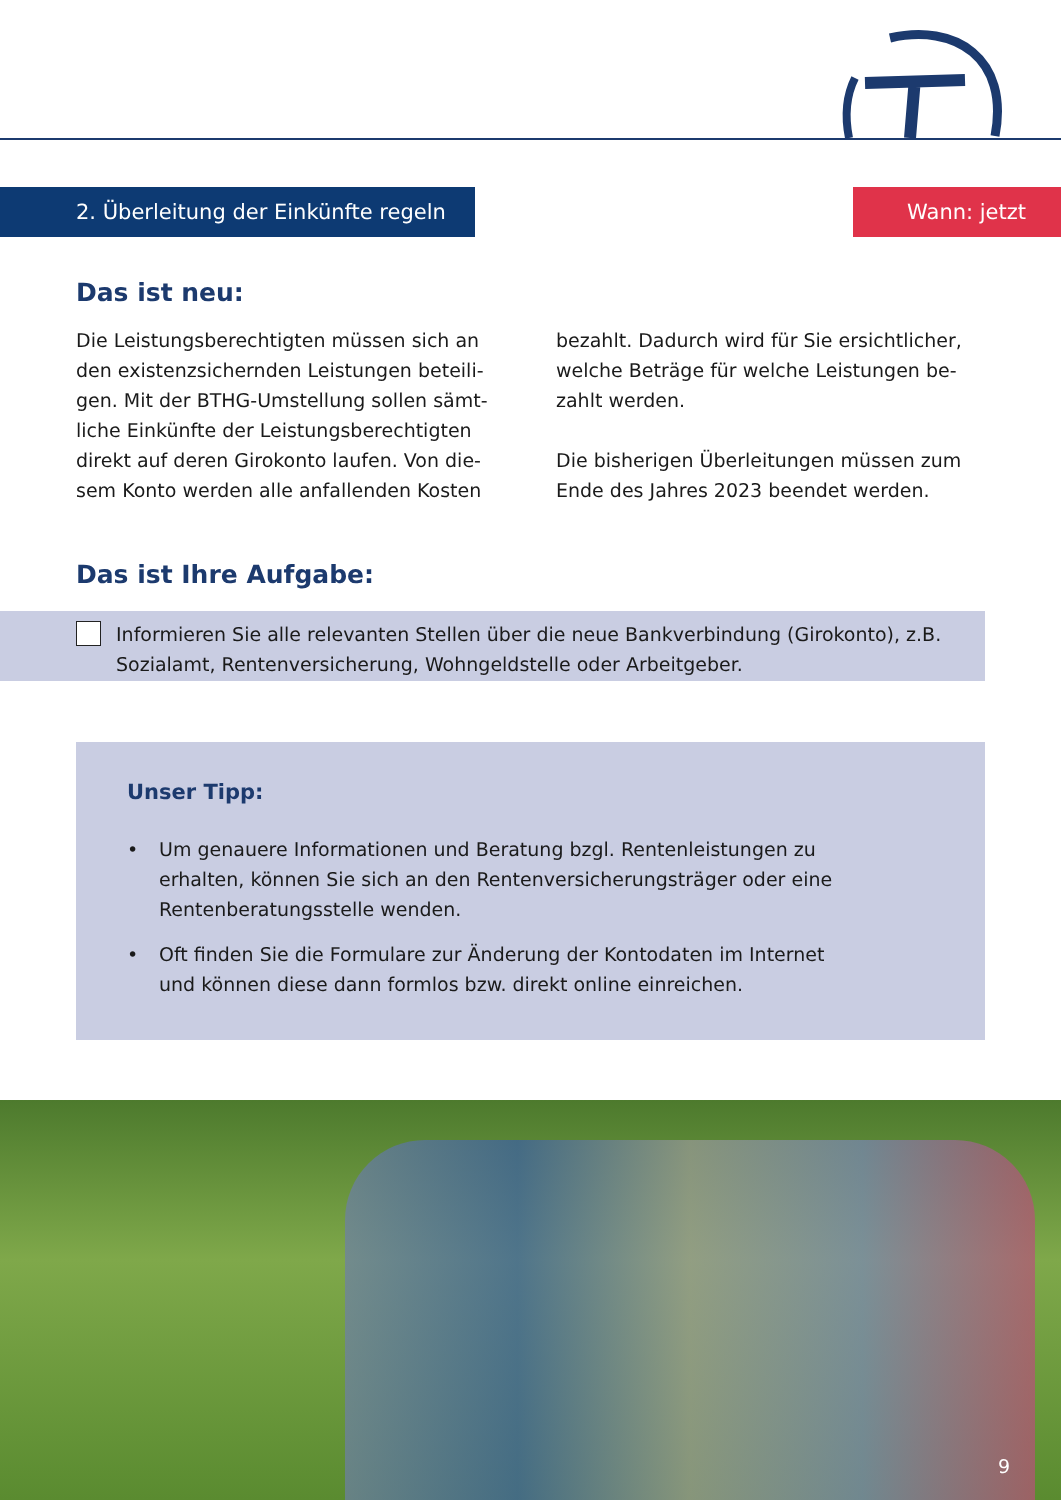2. Überleitung der Einkünfte regeln Wann: jetzt
Das ist neu:
Die Leistungsberechtigten müssen sich an den existenzsichernden Leistungen beteili­gen. Mit der BTHG-Umstellung sollen sämt­liche Einkünfte der Leistungsberechtigten direkt auf deren Girokonto laufen. Von die­sem Konto werden alle anfallenden Kosten
bezahlt. Dadurch wird für Sie ersichtlicher, welche Beträge für welche Leistungen be­zahlt werden.
Die bisherigen Überleitungen müssen zum Ende des Jahres 2023 beendet werden.
Das ist Ihre Aufgabe:
Informieren Sie alle relevanten Stellen über die neue Bankverbindung (Girokonto), z.B. Sozialamt, Rentenversicherung, Wohngeldstelle oder Arbeitgeber.
Unser Tipp:
• Um genauere Informationen und Beratung bzgl. Rentenleistungen zu erhalten, können Sie sich an den Rentenversicherungsträger oder eine Rentenberatungsstelle wenden.
• Oft finden Sie die Formulare zur Änderung der Kontodaten im Internet und können diese dann formlos bzw. direkt online einreichen.
9